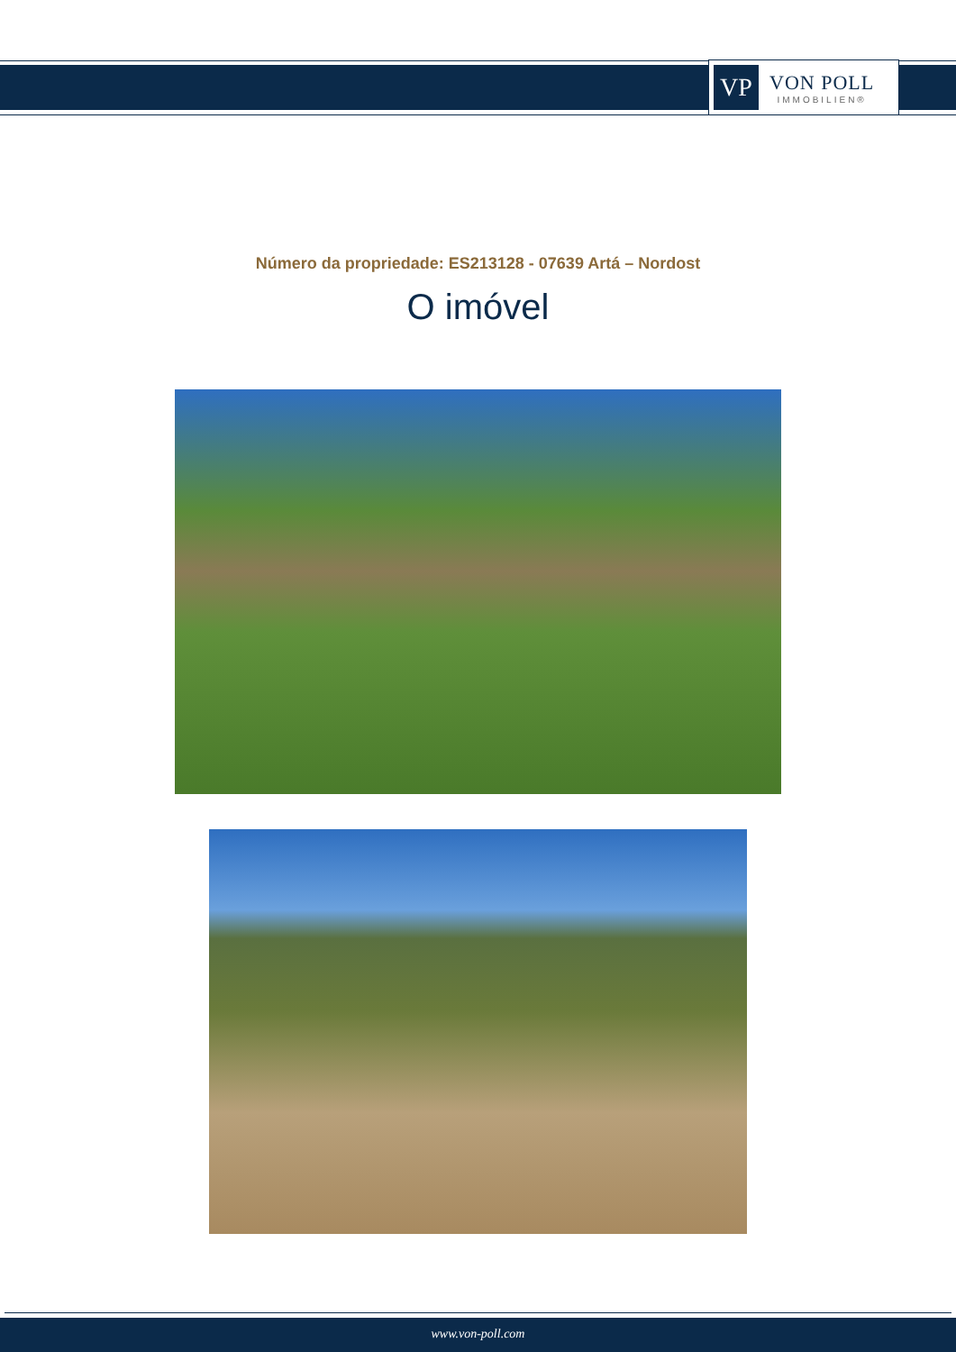VP
VON POLL
IMMOBILIEN®
Número da propriedade: ES213128 - 07639 Artá – Nordost
O imóvel
www.von-poll.com